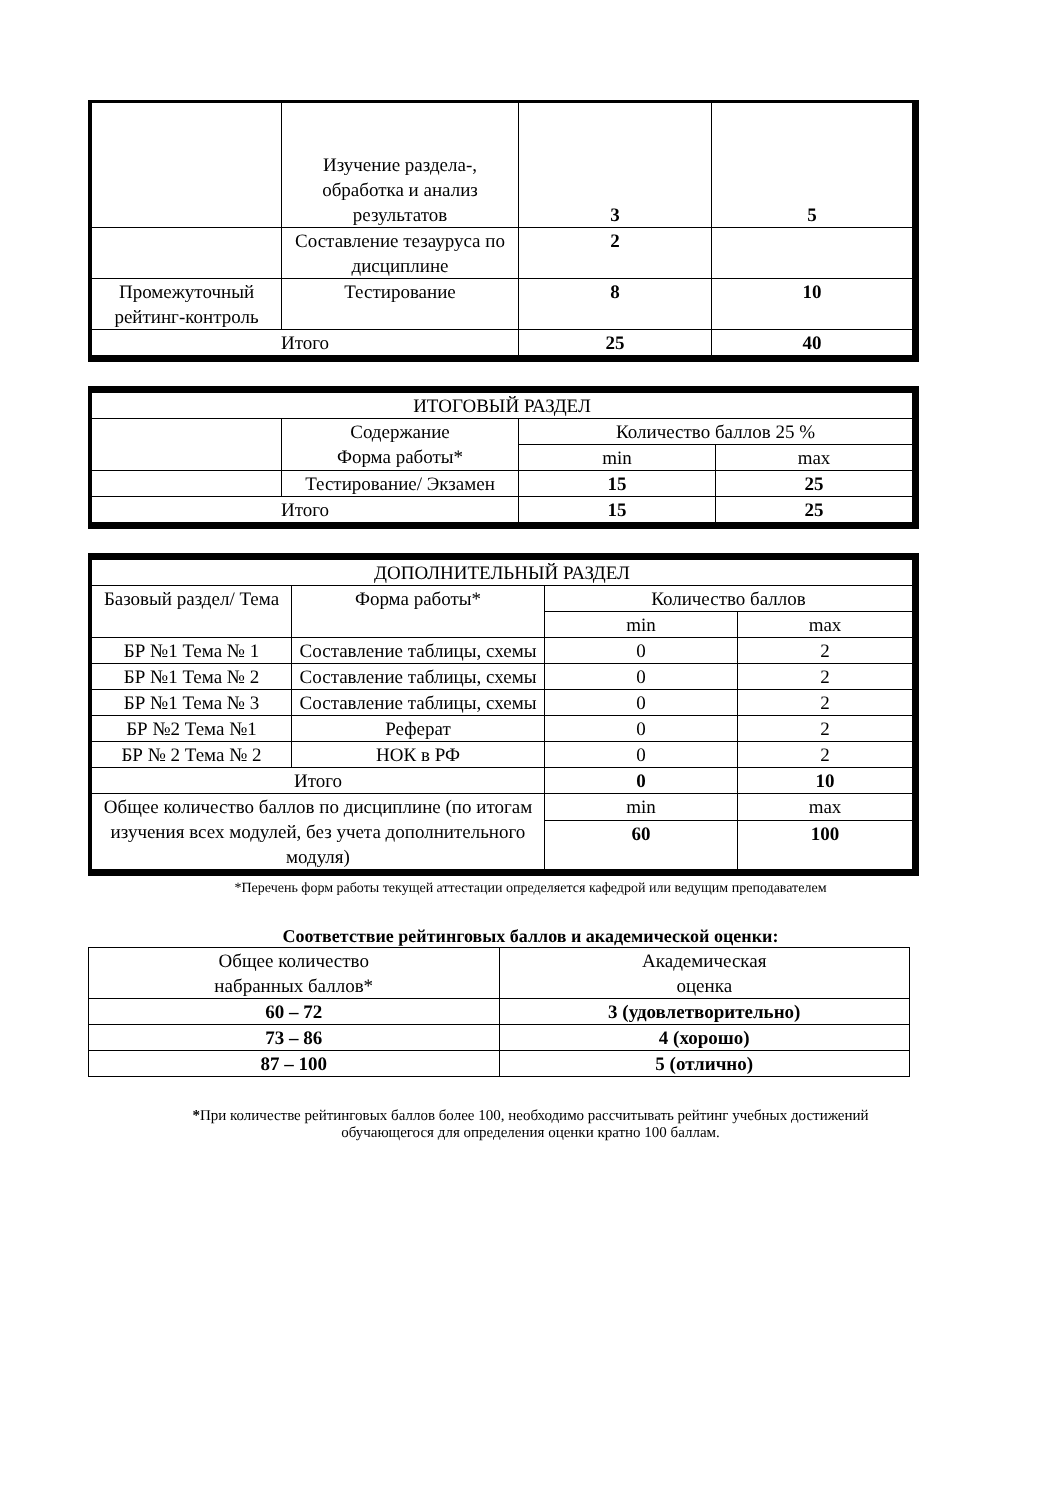| | Изучение раздела-, обработка и анализ результатов | 3 | 5 |
| | Составление тезауруса по дисциплине | 2 | |
| Промежуточный рейтинг-контроль | Тестирование | 8 | 10 |
| Итого | | 25 | 40 |
| ИТОГОВЫЙ РАЗДЕЛ | | | |
| | Содержание Форма работы* | Количество баллов 25 % | |
| | | min | max |
| | Тестирование/ Экзамен | 15 | 25 |
| Итого | | 15 | 25 |
| ДОПОЛНИТЕЛЬНЫЙ РАЗДЕЛ | | | |
| Базовый раздел/ Тема | Форма работы* | Количество баллов | |
| | | min | max |
| БР №1 Тема № 1 | Составление таблицы, схемы | 0 | 2 |
| БР №1 Тема № 2 | Составление таблицы, схемы | 0 | 2 |
| БР №1 Тема № 3 | Составление таблицы, схемы | 0 | 2 |
| БР №2 Тема №1 | Реферат | 0 | 2 |
| БР № 2 Тема № 2 | НОК в РФ | 0 | 2 |
| Итого | | 0 | 10 |
| Общее количество баллов по дисциплине (по итогам изучения всех модулей, без учета дополнительного модуля) | | min | max |
| | | 60 | 100 |
*Перечень форм работы текущей аттестации определяется кафедрой или ведущим преподавателем
Соответствие рейтинговых баллов и академической оценки:
| Общее количество набранных баллов* | Академическая оценка |
| 60 – 72 | 3 (удовлетворительно) |
| 73 – 86 | 4 (хорошо) |
| 87 – 100 | 5 (отлично) |
*При количестве рейтинговых баллов более 100, необходимо рассчитывать рейтинг учебных достижений
обучающегося для определения оценки кратно 100 баллам.